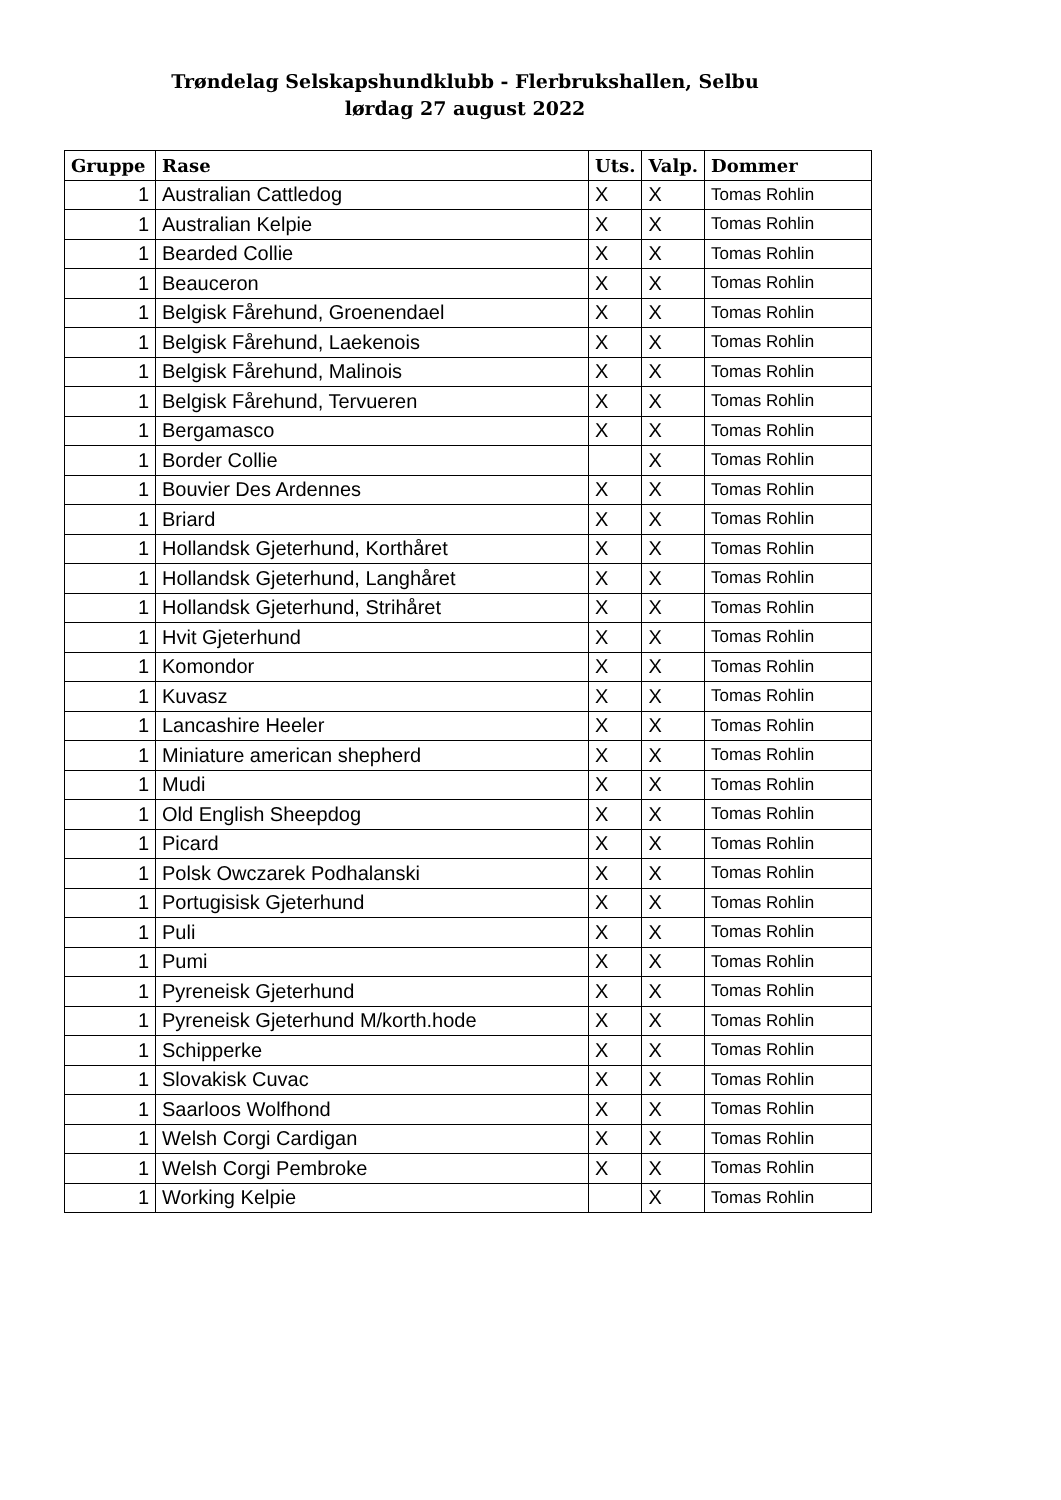Trøndelag Selskapshundklubb - Flerbrukshallen, Selbu
lørdag 27 august 2022
| Gruppe | Rase | Uts. | Valp. | Dommer |
| --- | --- | --- | --- | --- |
| 1 | Australian Cattledog | X | X | Tomas Rohlin |
| 1 | Australian Kelpie | X | X | Tomas Rohlin |
| 1 | Bearded Collie | X | X | Tomas Rohlin |
| 1 | Beauceron | X | X | Tomas Rohlin |
| 1 | Belgisk Fårehund, Groenendael | X | X | Tomas Rohlin |
| 1 | Belgisk Fårehund, Laekenois | X | X | Tomas Rohlin |
| 1 | Belgisk Fårehund, Malinois | X | X | Tomas Rohlin |
| 1 | Belgisk Fårehund, Tervueren | X | X | Tomas Rohlin |
| 1 | Bergamasco | X | X | Tomas Rohlin |
| 1 | Border Collie | | X | Tomas Rohlin |
| 1 | Bouvier Des Ardennes | X | X | Tomas Rohlin |
| 1 | Briard | X | X | Tomas Rohlin |
| 1 | Hollandsk Gjeterhund, Korthåret | X | X | Tomas Rohlin |
| 1 | Hollandsk Gjeterhund, Langhåret | X | X | Tomas Rohlin |
| 1 | Hollandsk Gjeterhund, Strihåret | X | X | Tomas Rohlin |
| 1 | Hvit Gjeterhund | X | X | Tomas Rohlin |
| 1 | Komondor | X | X | Tomas Rohlin |
| 1 | Kuvasz | X | X | Tomas Rohlin |
| 1 | Lancashire Heeler | X | X | Tomas Rohlin |
| 1 | Miniature american shepherd | X | X | Tomas Rohlin |
| 1 | Mudi | X | X | Tomas Rohlin |
| 1 | Old English Sheepdog | X | X | Tomas Rohlin |
| 1 | Picard | X | X | Tomas Rohlin |
| 1 | Polsk Owczarek Podhalanski | X | X | Tomas Rohlin |
| 1 | Portugisisk Gjeterhund | X | X | Tomas Rohlin |
| 1 | Puli | X | X | Tomas Rohlin |
| 1 | Pumi | X | X | Tomas Rohlin |
| 1 | Pyreneisk Gjeterhund | X | X | Tomas Rohlin |
| 1 | Pyreneisk Gjeterhund M/korth.hode | X | X | Tomas Rohlin |
| 1 | Schipperke | X | X | Tomas Rohlin |
| 1 | Slovakisk Cuvac | X | X | Tomas Rohlin |
| 1 | Saarloos Wolfhond | X | X | Tomas Rohlin |
| 1 | Welsh Corgi Cardigan | X | X | Tomas Rohlin |
| 1 | Welsh Corgi Pembroke | X | X | Tomas Rohlin |
| 1 | Working Kelpie | | X | Tomas Rohlin |